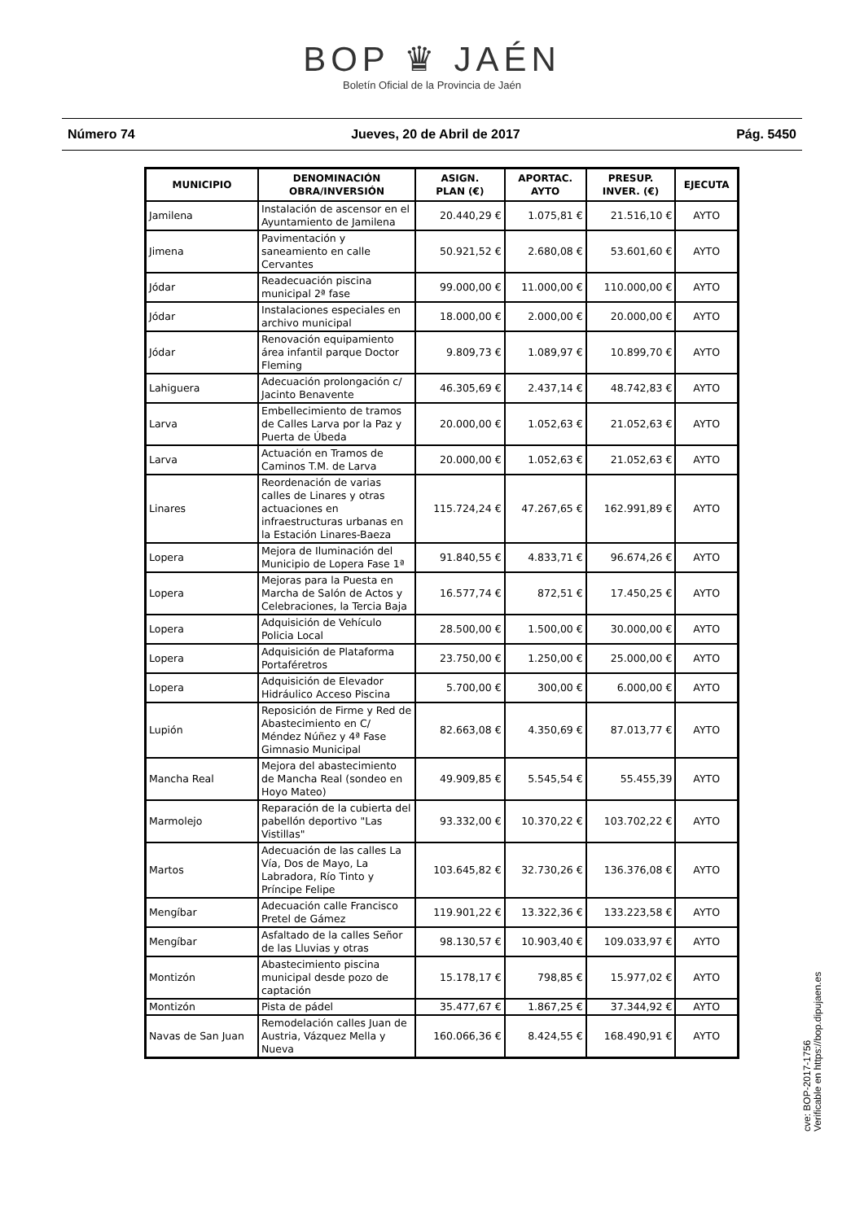BOP ♛ JAÉN
Boletín Oficial de la Provincia de Jaén
Número 74 Jueves, 20 de Abril de 2017 Pág. 5450
| MUNICIPIO | DENOMINACIÓN OBRA/INVERSIÓN | ASIGN. PLAN (€) | APORTAC. AYTO | PRESUP. INVER. (€) | EJECUTA |
| --- | --- | --- | --- | --- | --- |
| Jamilena | Instalación de ascensor en el Ayuntamiento de Jamilena | 20.440,29 € | 1.075,81 € | 21.516,10 € | AYTO |
| Jimena | Pavimentación y saneamiento en calle Cervantes | 50.921,52 € | 2.680,08 € | 53.601,60 € | AYTO |
| Jódar | Readecuación piscina municipal 2ª fase | 99.000,00 € | 11.000,00 € | 110.000,00 € | AYTO |
| Jódar | Instalaciones especiales en archivo municipal | 18.000,00 € | 2.000,00 € | 20.000,00 € | AYTO |
| Jódar | Renovación equipamiento área infantil parque Doctor Fleming | 9.809,73 € | 1.089,97 € | 10.899,70 € | AYTO |
| Lahiguera | Adecuación prolongación c/ Jacinto Benavente | 46.305,69 € | 2.437,14 € | 48.742,83 € | AYTO |
| Larva | Embellecimiento de tramos de Calles Larva por la Paz y Puerta de Úbeda | 20.000,00 € | 1.052,63 € | 21.052,63 € | AYTO |
| Larva | Actuación en Tramos de Caminos T.M. de Larva | 20.000,00 € | 1.052,63 € | 21.052,63 € | AYTO |
| Linares | Reordenación de varias calles de Linares y otras actuaciones en infraestructuras urbanas en la Estación Linares-Baeza | 115.724,24 € | 47.267,65 € | 162.991,89 € | AYTO |
| Lopera | Mejora de Iluminación del Municipio de Lopera Fase 1ª | 91.840,55 € | 4.833,71 € | 96.674,26 € | AYTO |
| Lopera | Mejoras para la Puesta en Marcha de Salón de Actos y Celebraciones, la Tercia Baja | 16.577,74 € | 872,51 € | 17.450,25 € | AYTO |
| Lopera | Adquisición de Vehículo Policia Local | 28.500,00 € | 1.500,00 € | 30.000,00 € | AYTO |
| Lopera | Adquisición de Plataforma Portaféretros | 23.750,00 € | 1.250,00 € | 25.000,00 € | AYTO |
| Lopera | Adquisición de Elevador Hidráulico Acceso Piscina | 5.700,00 € | 300,00 € | 6.000,00 € | AYTO |
| Lupión | Reposición de Firme y Red de Abastecimiento en C/ Méndez Núñez y 4ª Fase Gimnasio Municipal | 82.663,08 € | 4.350,69 € | 87.013,77 € | AYTO |
| Mancha Real | Mejora del abastecimiento de Mancha Real (sondeo en Hoyo Mateo) | 49.909,85 € | 5.545,54 € | 55.455,39 | AYTO |
| Marmolejo | Reparación de la cubierta del pabellón deportivo "Las Vistillas" | 93.332,00 € | 10.370,22 € | 103.702,22 € | AYTO |
| Martos | Adecuación de las calles La Vía, Dos de Mayo, La Labradora, Río Tinto y Príncipe Felipe | 103.645,82 € | 32.730,26 € | 136.376,08 € | AYTO |
| Mengíbar | Adecuación calle Francisco Pretel de Gámez | 119.901,22 € | 13.322,36 € | 133.223,58 € | AYTO |
| Mengíbar | Asfaltado de la calles Señor de las Lluvias y otras | 98.130,57 € | 10.903,40 € | 109.033,97 € | AYTO |
| Montizón | Abastecimiento piscina municipal desde pozo de captación | 15.178,17 € | 798,85 € | 15.977,02 € | AYTO |
| Montizón | Pista de pádel | 35.477,67 € | 1.867,25 € | 37.344,92 € | AYTO |
| Navas de San Juan | Remodelación calles Juan de Austria, Vázquez Mella y Nueva | 160.066,36 € | 8.424,55 € | 168.490,91 € | AYTO |
cve: BOP-2017-1756
Verificable en https://bop.dipujaen.es